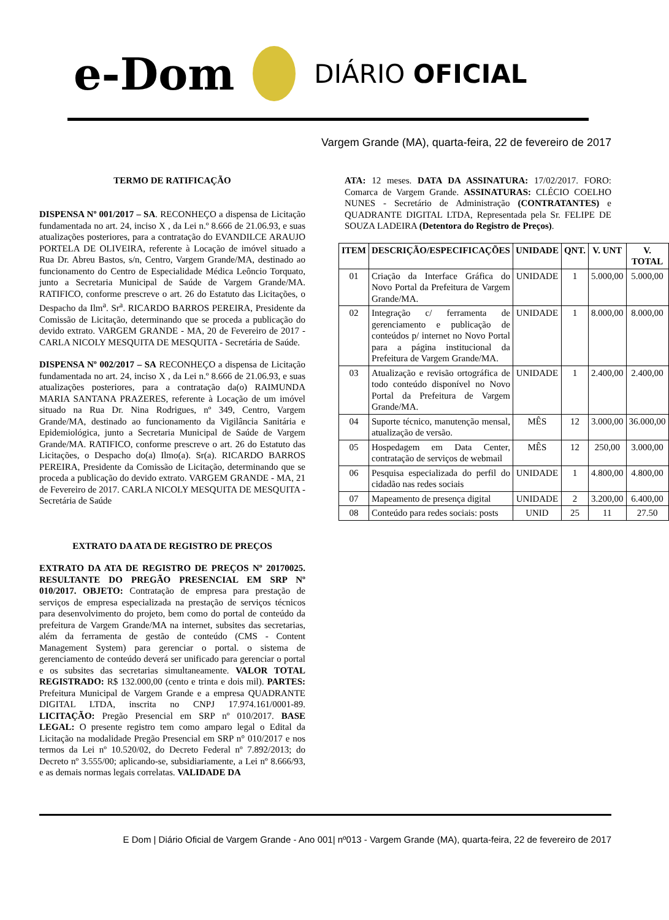e-Dom DIÁRIO OFICIAL
Vargem Grande (MA), quarta-feira, 22 de fevereiro de 2017
TERMO DE RATIFICAÇÃO
DISPENSA Nº 001/2017 – SA. RECONHEÇO a dispensa de Licitação fundamentada no art. 24, inciso X , da Lei n.º 8.666 de 21.06.93, e suas atualizações posteriores, para a contratação do EVANDILCE ARAUJO PORTELA DE OLIVEIRA, referente à Locação de imóvel situado a Rua Dr. Abreu Bastos, s/n, Centro, Vargem Grande/MA, destinado ao funcionamento do Centro de Especialidade Médica Leôncio Torquato, junto a Secretaria Municipal de Saúde de Vargem Grande/MA. RATIFICO, conforme prescreve o art. 26 do Estatuto das Licitações, o Despacho da Ilm<sup>a</sup>. Sr<sup>a</sup>. RICARDO BARROS PEREIRA, Presidente da Comissão de Licitação, determinando que se proceda a publicação do devido extrato. VARGEM GRANDE - MA, 20 de Fevereiro de 2017 - CARLA NICOLY MESQUITA DE MESQUITA - Secretária de Saúde.
DISPENSA Nº 002/2017 – SA RECONHEÇO a dispensa de Licitação fundamentada no art. 24, inciso X , da Lei n.º 8.666 de 21.06.93, e suas atualizações posteriores, para a contratação da(o) RAIMUNDA MARIA SANTANA PRAZERES, referente à Locação de um imóvel situado na Rua Dr. Nina Rodrigues, nº 349, Centro, Vargem Grande/MA, destinado ao funcionamento da Vigilância Sanitária e Epidemiológica, junto a Secretaria Municipal de Saúde de Vargem Grande/MA. RATIFICO, conforme prescreve o art. 26 do Estatuto das Licitações, o Despacho do(a) Ilmo(a). Sr(a). RICARDO BARROS PEREIRA, Presidente da Comissão de Licitação, determinando que se proceda a publicação do devido extrato. VARGEM GRANDE - MA, 21 de Fevereiro de 2017. CARLA NICOLY MESQUITA DE MESQUITA - Secretária de Saúde
EXTRATO DA ATA DE REGISTRO DE PREÇOS
EXTRATO DA ATA DE REGISTRO DE PREÇOS Nº 20170025. RESULTANTE DO PREGÃO PRESENCIAL EM SRP Nº 010/2017. OBJETO: Contratação de empresa para prestação de serviços de empresa especializada na prestação de serviços técnicos para desenvolvimento do projeto, bem como do portal de conteúdo da prefeitura de Vargem Grande/MA na internet, subsites das secretarias, além da ferramenta de gestão de conteúdo (CMS - Content Management System) para gerenciar o portal. o sistema de gerenciamento de conteúdo deverá ser unificado para gerenciar o portal e os subsites das secretarias simultaneamente. VALOR TOTAL REGISTRADO: R$ 132.000,00 (cento e trinta e dois mil). PARTES: Prefeitura Municipal de Vargem Grande e a empresa QUADRANTE DIGITAL LTDA, inscrita no CNPJ 17.974.161/0001-89. LICITAÇÃO: Pregão Presencial em SRP nº 010/2017. BASE LEGAL: O presente registro tem como amparo legal o Edital da Licitação na modalidade Pregão Presencial em SRP n° 010/2017 e nos termos da Lei nº 10.520/02, do Decreto Federal nº 7.892/2013; do Decreto nº 3.555/00; aplicando-se, subsidiariamente, a Lei nº 8.666/93, e as demais normas legais correlatas. VALIDADE DA
ATA: 12 meses. DATA DA ASSINATURA: 17/02/2017. FORO: Comarca de Vargem Grande. ASSINATURAS: CLÉCIO COELHO NUNES - Secretário de Administração (CONTRATANTES) e QUADRANTE DIGITAL LTDA, Representada pela Sr. FELIPE DE SOUZA LADEIRA (Detentora do Registro de Preços).
| ITEM | DESCRIÇÃO/ESPECIFICAÇÕES | UNIDADE | QNT. | V. UNT | V. TOTAL |
| --- | --- | --- | --- | --- | --- |
| 01 | Criação da Interface Gráfica do Novo Portal da Prefeitura de Vargem Grande/MA. | UNIDADE | 1 | 5.000,00 | 5.000,00 |
| 02 | Integração c/ ferramenta de gerenciamento e publicação de conteúdos p/ internet no Novo Portal para a página institucional da Prefeitura de Vargem Grande/MA. | UNIDADE | 1 | 8.000,00 | 8.000,00 |
| 03 | Atualização e revisão ortográfica de todo conteúdo disponível no Novo Portal da Prefeitura de Vargem Grande/MA. | UNIDADE | 1 | 2.400,00 | 2.400,00 |
| 04 | Suporte técnico, manutenção mensal, atualização de versão. | MÊS | 12 | 3.000,00 | 36.000,00 |
| 05 | Hospedagem em Data Center, contratação de serviços de webmail | MÊS | 12 | 250,00 | 3.000,00 |
| 06 | Pesquisa especializada do perfil do cidadão nas redes sociais | UNIDADE | 1 | 4.800,00 | 4.800,00 |
| 07 | Mapeamento de presença digital | UNIDADE | 2 | 3.200,00 | 6.400,00 |
| 08 | Conteúdo para redes sociais: posts | UNID | 25 | 11 | 27.50 |
E Dom | Diário Oficial de Vargem Grande - Ano 001| nº013 - Vargem Grande (MA), quarta-feira, 22 de fevereiro de 2017